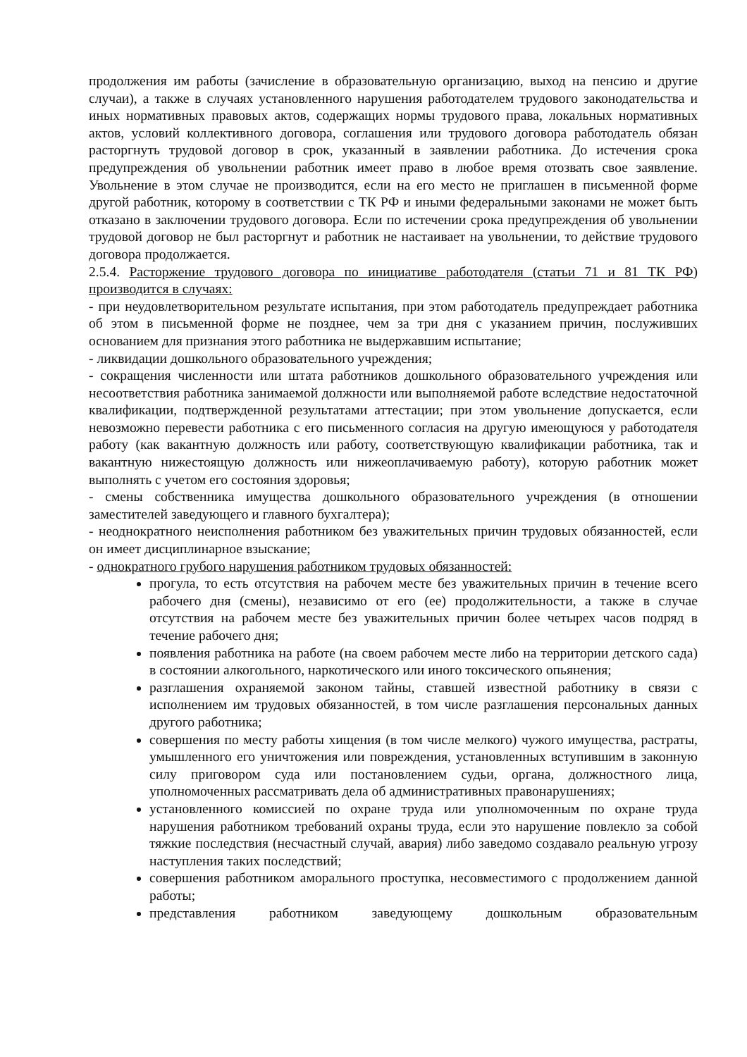продолжения им работы (зачисление в образовательную организацию, выход на пенсию и другие случаи), а также в случаях установленного нарушения работодателем трудового законодательства и иных нормативных правовых актов, содержащих нормы трудового права, локальных нормативных актов, условий коллективного договора, соглашения или трудового договора работодатель обязан расторгнуть трудовой договор в срок, указанный в заявлении работника. До истечения срока предупреждения об увольнении работник имеет право в любое время отозвать свое заявление. Увольнение в этом случае не производится, если на его место не приглашен в письменной форме другой работник, которому в соответствии с ТК РФ и иными федеральными законами не может быть отказано в заключении трудового договора. Если по истечении срока предупреждения об увольнении трудовой договор не был расторгнут и работник не настаивает на увольнении, то действие трудового договора продолжается.
2.5.4. Расторжение трудового договора по инициативе работодателя (статьи 71 и 81 ТК РФ) производится в случаях:
- при неудовлетворительном результате испытания, при этом работодатель предупреждает работника об этом в письменной форме не позднее, чем за три дня с указанием причин, послуживших основанием для признания этого работника не выдержавшим испытание;
- ликвидации дошкольного образовательного учреждения;
- сокращения численности или штата работников дошкольного образовательного учреждения или несоответствия работника занимаемой должности или выполняемой работе вследствие недостаточной квалификации, подтвержденной результатами аттестации; при этом увольнение допускается, если невозможно перевести работника с его письменного согласия на другую имеющуюся у работодателя работу (как вакантную должность или работу, соответствующую квалификации работника, так и вакантную нижестоящую должность или нижеоплачиваемую работу), которую работник может выполнять с учетом его состояния здоровья;
- смены собственника имущества дошкольного образовательного учреждения (в отношении заместителей заведующего и главного бухгалтера);
- неоднократного неисполнения работником без уважительных причин трудовых обязанностей, если он имеет дисциплинарное взыскание;
- однократного грубого нарушения работником трудовых обязанностей:
прогула, то есть отсутствия на рабочем месте без уважительных причин в течение всего рабочего дня (смены), независимо от его (ее) продолжительности, а также в случае отсутствия на рабочем месте без уважительных причин более четырех часов подряд в течение рабочего дня;
появления работника на работе (на своем рабочем месте либо на территории детского сада) в состоянии алкогольного, наркотического или иного токсического опьянения;
разглашения охраняемой законом тайны, ставшей известной работнику в связи с исполнением им трудовых обязанностей, в том числе разглашения персональных данных другого работника;
совершения по месту работы хищения (в том числе мелкого) чужого имущества, растраты, умышленного его уничтожения или повреждения, установленных вступившим в законную силу приговором суда или постановлением судьи, органа, должностного лица, уполномоченных рассматривать дела об административных правонарушениях;
установленного комиссией по охране труда или уполномоченным по охране труда нарушения работником требований охраны труда, если это нарушение повлекло за собой тяжкие последствия (несчастный случай, авария) либо заведомо создавало реальную угрозу наступления таких последствий;
совершения работником аморального проступка, несовместимого с продолжением данной работы;
представления работником заведующему дошкольным образовательным